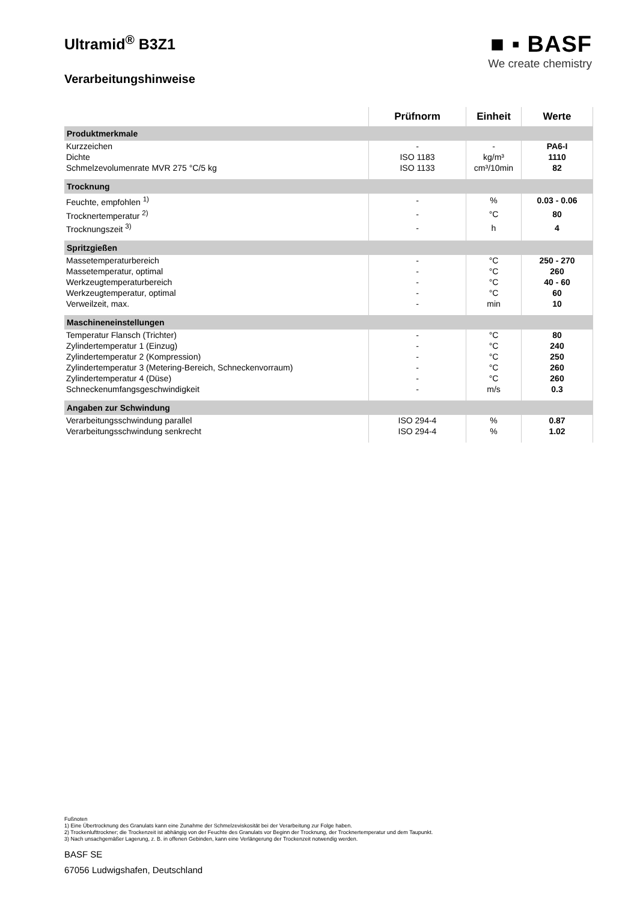Ultramid<sup>®</sup> B3Z1
Verarbeitungshinweise
■ ▪ BASF
We create chemistry
| | Prüfnorm | Einheit | Werte |
| --- | --- | --- | --- |
| Produktmerkmale | | | |
| Kurzzeichen | - | - | PA6-I |
| Dichte | ISO 1183 | kg/m³ | 1110 |
| Schmelzevolumenrate MVR 275 °C/5 kg | ISO 1133 | cm³/10min | 82 |
| Trocknung | | | |
| Feuchte, empfohlen <sup>1)</sup> | - | % | 0.03 - 0.06 |
| Trocknertemperatur <sup>2)</sup> | - | °C | 80 |
| Trocknungszeit <sup>3)</sup> | - | h | 4 |
| Spritzgießen | | | |
| Massetemperaturbereich | - | °C | 250 - 270 |
| Massetemperatur, optimal | - | °C | 260 |
| Werkzeugtemperaturbereich | - | °C | 40 - 60 |
| Werkzeugtemperatur, optimal | - | °C | 60 |
| Verweilzeit, max. | - | min | 10 |
| Maschineneinstellungen | | | |
| Temperatur Flansch (Trichter) | - | °C | 80 |
| Zylindertemperatur 1 (Einzug) | - | °C | 240 |
| Zylindertemperatur 2 (Kompression) | - | °C | 250 |
| Zylindertemperatur 3 (Metering-Bereich, Schneckenvorraum) | - | °C | 260 |
| Zylindertemperatur 4 (Düse) | - | °C | 260 |
| Schneckenumfangsgeschwindigkeit | - | m/s | 0.3 |
| Angaben zur Schwindung | | | |
| Verarbeitungsschwindung parallel | ISO 294-4 | % | 0.87 |
| Verarbeitungsschwindung senkrecht | ISO 294-4 | % | 1.02 |
Fußnoten
1) Eine Übertrocknung des Granulats kann eine Zunahme der Schmelzeviskosität bei der Verarbeitung zur Folge haben.
2) Trockenlufttrockner; die Trockenzeit ist abhängig von der Feuchte des Granulats vor Beginn der Trocknung, der Trocknertemperatur und dem Taupunkt.
3) Nach unsachgemäßer Lagerung, z. B. in offenen Gebinden, kann eine Verlängerung der Trockenzeit notwendig werden.
BASF SE
67056 Ludwigshafen, Deutschland